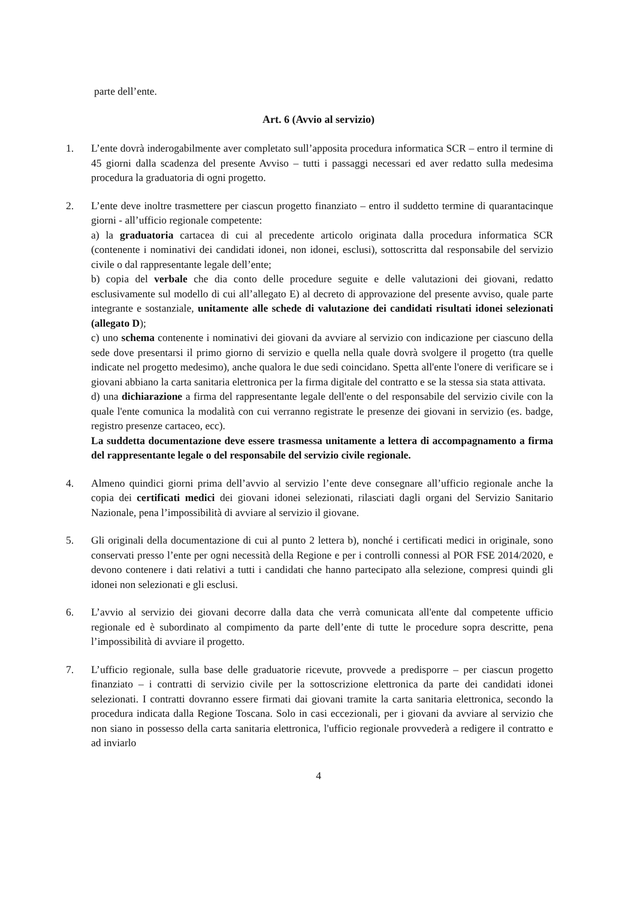parte dell’ente.
Art. 6 (Avvio al servizio)
1. L’ente dovrà inderogabilmente aver completato sull’apposita procedura informatica SCR – entro il termine di 45 giorni dalla scadenza del presente Avviso – tutti i passaggi necessari ed aver redatto sulla medesima procedura la graduatoria di ogni progetto.
2. L’ente deve inoltre trasmettere per ciascun progetto finanziato – entro il suddetto termine di quarantacinque giorni - all’ufficio regionale competente:
a) la graduatoria cartacea di cui al precedente articolo originata dalla procedura informatica SCR (contenente i nominativi dei candidati idonei, non idonei, esclusi), sottoscritta dal responsabile del servizio civile o dal rappresentante legale dell’ente;
b) copia del verbale che dia conto delle procedure seguite e delle valutazioni dei giovani, redatto esclusivamente sul modello di cui all’allegato E) al decreto di approvazione del presente avviso, quale parte integrante e sostanziale, unitamente alle schede di valutazione dei candidati risultati idonei selezionati (allegato D);
c) uno schema contenente i nominativi dei giovani da avviare al servizio con indicazione per ciascuno della sede dove presentarsi il primo giorno di servizio e quella nella quale dovrà svolgere il progetto (tra quelle indicate nel progetto medesimo), anche qualora le due sedi coincidano. Spetta all'ente l'onere di verificare se i giovani abbiano la carta sanitaria elettronica per la firma digitale del contratto e se la stessa sia stata attivata.
d) una dichiarazione a firma del rappresentante legale dell'ente o del responsabile del servizio civile con la quale l'ente comunica la modalità con cui verranno registrate le presenze dei giovani in servizio (es. badge, registro presenze cartaceo, ecc).
La suddetta documentazione deve essere trasmessa unitamente a lettera di accompagnamento a firma del rappresentante legale o del responsabile del servizio civile regionale.
4. Almeno quindici giorni prima dell’avvio al servizio l’ente deve consegnare all’ufficio regionale anche la copia dei certificati medici dei giovani idonei selezionati, rilasciati dagli organi del Servizio Sanitario Nazionale, pena l’impossibilità di avviare al servizio il giovane.
5. Gli originali della documentazione di cui al punto 2 lettera b), nonché i certificati medici in originale, sono conservati presso l’ente per ogni necessità della Regione e per i controlli connessi al POR FSE 2014/2020, e devono contenere i dati relativi a tutti i candidati che hanno partecipato alla selezione, compresi quindi gli idonei non selezionati e gli esclusi.
6. L’avvio al servizio dei giovani decorre dalla data che verrà comunicata all'ente dal competente ufficio regionale ed è subordinato al compimento da parte dell’ente di tutte le procedure sopra descritte, pena l’impossibilità di avviare il progetto.
7. L’ufficio regionale, sulla base delle graduatorie ricevute, provvede a predisporre – per ciascun progetto finanziato – i contratti di servizio civile per la sottoscrizione elettronica da parte dei candidati idonei selezionati. I contratti dovranno essere firmati dai giovani tramite la carta sanitaria elettronica, secondo la procedura indicata dalla Regione Toscana. Solo in casi eccezionali, per i giovani da avviare al servizio che non siano in possesso della carta sanitaria elettronica, l'ufficio regionale provvederà a redigere il contratto e ad inviarlo
4